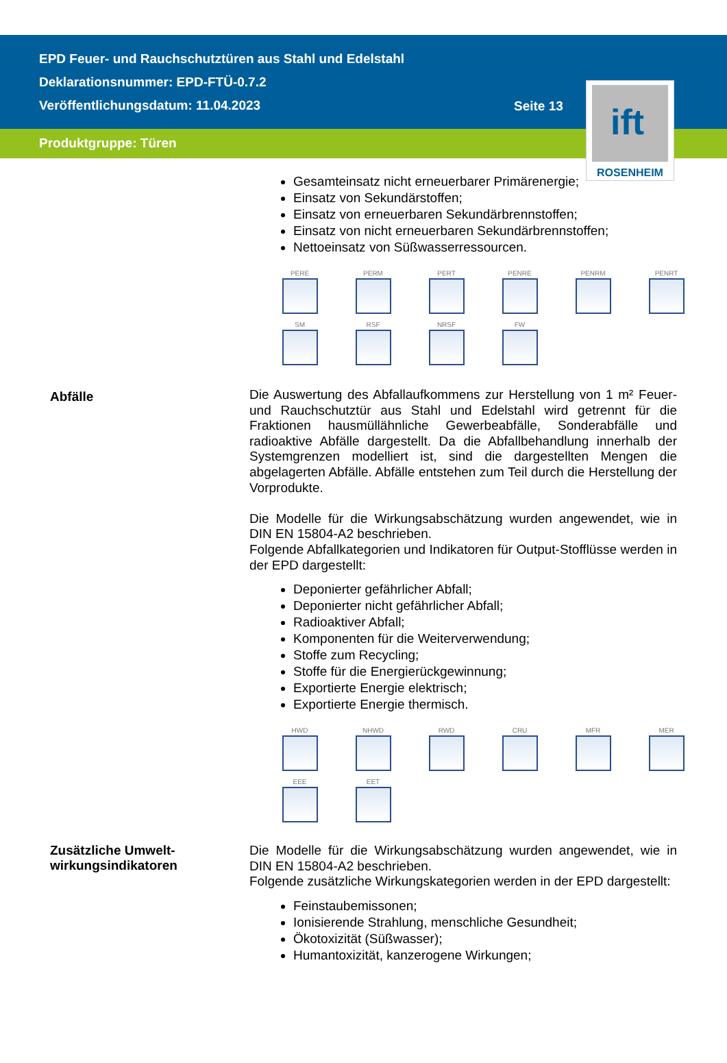EPD Feuer- und Rauchschutztüren aus Stahl und Edelstahl
Deklarationsnummer: EPD-FTÜ-0.7.2
Veröffentlichungsdatum: 11.04.2023
Seite 13
Produktgruppe: Türen
ift
ROSENHEIM
Gesamteinsatz nicht erneuerbarer Primärenergie;
Einsatz von Sekundärstoffen;
Einsatz von erneuerbaren Sekundärbrennstoffen;
Einsatz von nicht erneuerbaren Sekundärbrennstoffen;
Nettoeinsatz von Süßwasserressourcen.
PERE
PERM
PERT
PENRE
PENRM
PENRT
SM
RSF
NRSF
FW
Abfälle
Die Auswertung des Abfallaufkommens zur Herstellung von 1 m² Feuer- und Rauchschutztür aus Stahl und Edelstahl wird getrennt für die Fraktionen hausmüllähnliche Gewerbeabfälle, Sonderabfälle und radioaktive Abfälle dargestellt. Da die Abfallbehandlung innerhalb der Systemgrenzen modelliert ist, sind die dargestellten Mengen die abgelagerten Abfälle. Abfälle entstehen zum Teil durch die Herstellung der Vorprodukte.
Die Modelle für die Wirkungsabschätzung wurden angewendet, wie in DIN EN 15804-A2 beschrieben.
Folgende Abfallkategorien und Indikatoren für Output-Stofflüsse werden in der EPD dargestellt:
Deponierter gefährlicher Abfall;
Deponierter nicht gefährlicher Abfall;
Radioaktiver Abfall;
Komponenten für die Weiterverwendung;
Stoffe zum Recycling;
Stoffe für die Energierückgewinnung;
Exportierte Energie elektrisch;
Exportierte Energie thermisch.
HWD
NHWD
RWD
CRU
MFR
MER
EEE
EET
Zusätzliche Umwelt-
wirkungsindikatoren
Die Modelle für die Wirkungsabschätzung wurden angewendet, wie in DIN EN 15804-A2 beschrieben.
Folgende zusätzliche Wirkungskategorien werden in der EPD dargestellt:
Feinstaubemissonen;
Ionisierende Strahlung, menschliche Gesundheit;
Ökotoxizität (Süßwasser);
Humantoxizität, kanzerogene Wirkungen;